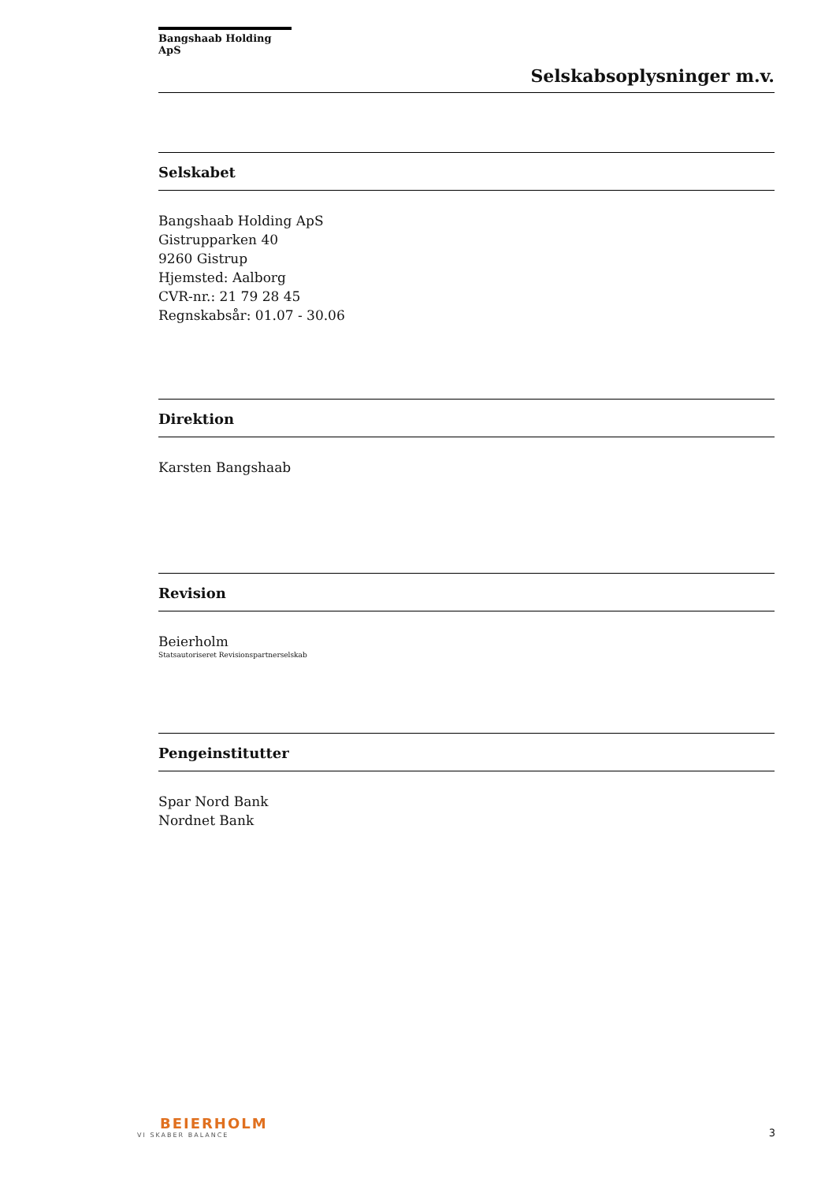Bangshaab Holding ApS
Selskabsoplysninger m.v.
Selskabet
Bangshaab Holding ApS
Gistrupparken 40
9260 Gistrup
Hjemsted: Aalborg
CVR-nr.: 21 79 28 45
Regnskabsår: 01.07 - 30.06
Direktion
Karsten Bangshaab
Revision
Beierholm
Statsautoriseret Revisionspartnerselskab
Pengeinstitutter
Spar Nord Bank
Nordnet Bank
BEIERHOLM
VI SKABER BALANCE
3